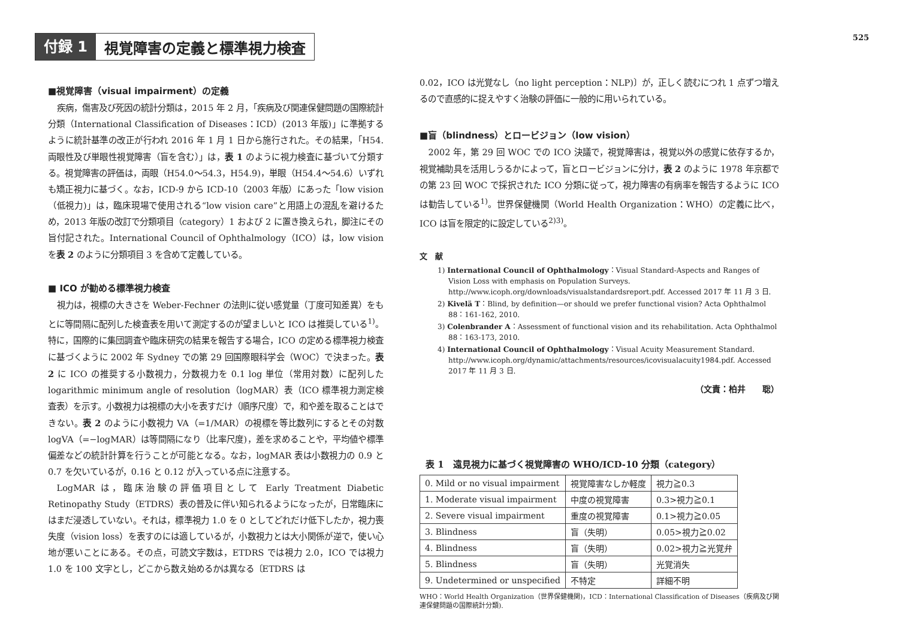付録 1 視覚障害の定義と標準視力検査
525
■視覚障害（visual impairment）の定義
疾病，傷害及び死因の統計分類は，2015 年 2 月，「疾病及び関連保健問題の国際統計分類（International Classification of Diseases：ICD）(2013 年版)」に準拠するように統計基準の改正が行われ 2016 年 1 月 1 日から施行された。その結果，「H54. 両眼性及び単眼性視覚障害（盲を含む）」は，表 1 のように視力検査に基づいて分類する。視覚障害の評価は，両眼（H54.0〜54.3，H54.9)，単眼（H54.4〜54.6）いずれも矯正視力に基づく。なお，ICD-9 から ICD-10（2003 年版）にあった「low vision（低視力)」は，臨床現場で使用される“low vision care”と用語上の混乱を避けるため，2013 年版の改訂で分類項目（category）1 および 2 に置き換えられ，脚注にその旨付記された。International Council of Ophthalmology（ICO）は，low vision を表 2 のように分類項目 3 を含めて定義している。
■ ICO が勧める標準視力検査
視力は，視標の大きさを Weber-Fechner の法則に従い感覚量（丁度可知差異）をもとに等間隔に配列した検査表を用いて測定するのが望ましいと ICO は推奨している<sup>1)</sup>。特に，国際的に集団調査や臨床研究の結果を報告する場合，ICO の定める標準視力検査に基づくように 2002 年 Sydney での第 29 回国際眼科学会（WOC）で決まった。表 2 に ICO の推奨する小数視力，分数視力を 0.1 log 単位（常用対数）に配列した logarithmic minimum angle of resolution（logMAR）表（ICO 標準視力測定検査表）を示す。小数視力は視標の大小を表すだけ（順序尺度）で，和や差を取ることはできない。表 2 のように小数視力 VA（=1/MAR）の視標を等比数列にするとその対数 logVA（=−logMAR）は等間隔になり（比率尺度)，差を求めることや，平均値や標準偏差などの統計計算を行うことが可能となる。なお，logMAR 表は小数視力の 0.9 と 0.7 を欠いているが，0.16 と 0.12 が入っている点に注意する。
LogMAR は，臨床治験の評価項目として Early Treatment Diabetic Retinopathy Study（ETDRS）表の普及に伴い知られるようになったが，日常臨床にはまだ浸透していない。それは，標準視力 1.0 を 0 としてどれだけ低下したか，視力喪失度（vision loss）を表すのには適しているが，小数視力とは大小関係が逆で，使い心地が悪いことにある。その点，可読文字数は，ETDRS では視力 2.0，ICO では視力 1.0 を 100 文字とし，どこから数え始めるかは異なる〔ETDRS は
0.02，ICO は光覚なし（no light perception：NLP)〕が，正しく読むにつれ 1 点ずつ増えるので直感的に捉えやすく治験の評価に一般的に用いられている。
■盲（blindness）とロービジョン（low vision）
2002 年，第 29 回 WOC での ICO 決議で，視覚障害は，視覚以外の感覚に依存するか，視覚補助具を活用しうるかによって，盲とロービジョンに分け，表 2 のように 1978 年京都での第 23 回 WOC で採択された ICO 分類に従って，視力障害の有病率を報告するように ICO は勧告している<sup>1)</sup>。世界保健機関（World Health Organization：WHO）の定義に比べ，ICO は盲を限定的に設定している<sup>2)3)</sup>。
文　献
1) International Council of Ophthalmology：Visual Standard-Aspects and Ranges of Vision Loss with emphasis on Population Surveys. http://www.icoph.org/downloads/visualstandardsreport.pdf. Accessed 2017 年 11 月 3 日.
2) Kivelä T：Blind, by definition—or should we prefer functional vision? Acta Ophthalmol 88：161-162, 2010.
3) Colenbrander A：Assessment of functional vision and its rehabilitation. Acta Ophthalmol 88：163-173, 2010.
4) International Council of Ophthalmology：Visual Acuity Measurement Standard. http://www.icoph.org/dynamic/attachments/resources/icovisualacuity1984.pdf. Accessed 2017 年 11 月 3 日.
（文責：柏井　　聡）
表 1　遠見視力に基づく視覚障害の WHO/ICD-10 分類（category）
| 0. Mild or no visual impairment | 視覚障害なしか軽度 | 視力≧0.3 |
| 1. Moderate visual impairment | 中度の視覚障害 | 0.3>視力≧0.1 |
| 2. Severe visual impairment | 重度の視覚障害 | 0.1>視力≧0.05 |
| 3. Blindness | 盲（失明） | 0.05>視力≧0.02 |
| 4. Blindness | 盲（失明） | 0.02>視力≧光覚弁 |
| 5. Blindness | 盲（失明） | 光覚消失 |
| 9. Undetermined or unspecified | 不特定 | 詳細不明 |
WHO：World Health Organization（世界保健機関)，ICD：International Classification of Diseases（疾病及び関連保健問題の国際統計分類).